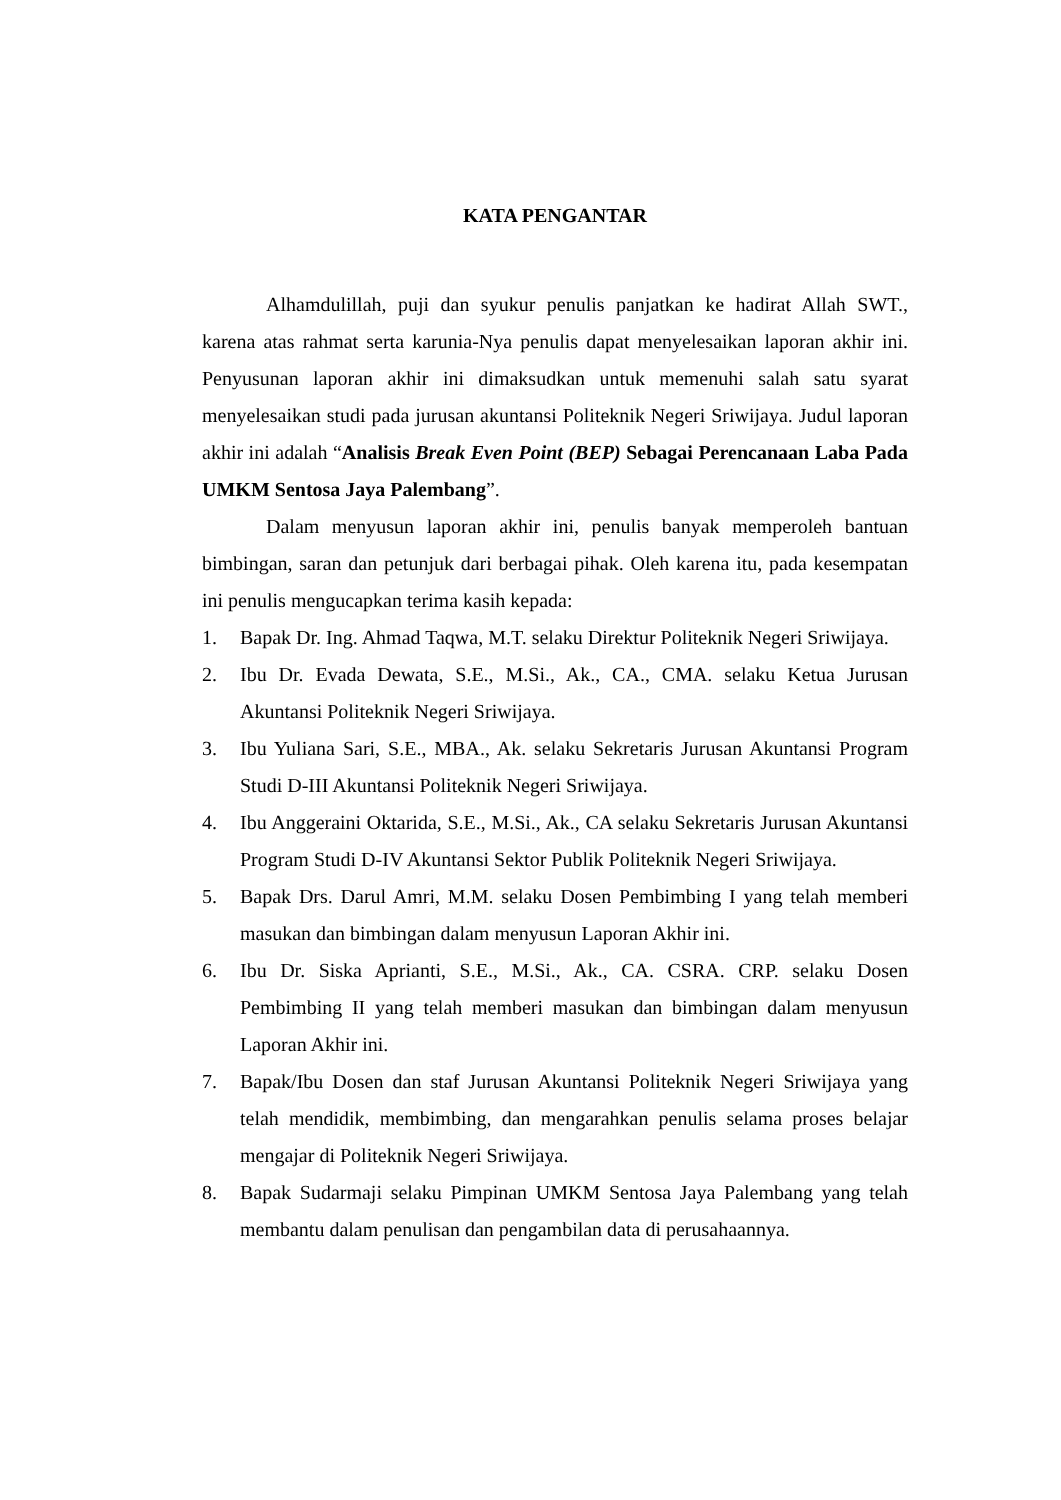KATA PENGANTAR
Alhamdulillah, puji dan syukur penulis panjatkan ke hadirat Allah SWT., karena atas rahmat serta karunia-Nya penulis dapat menyelesaikan laporan akhir ini. Penyusunan laporan akhir ini dimaksudkan untuk memenuhi salah satu syarat menyelesaikan studi pada jurusan akuntansi Politeknik Negeri Sriwijaya. Judul laporan akhir ini adalah “Analisis Break Even Point (BEP) Sebagai Perencanaan Laba Pada UMKM Sentosa Jaya Palembang”.
Dalam menyusun laporan akhir ini, penulis banyak memperoleh bantuan bimbingan, saran dan petunjuk dari berbagai pihak. Oleh karena itu, pada kesempatan ini penulis mengucapkan terima kasih kepada:
1. Bapak Dr. Ing. Ahmad Taqwa, M.T. selaku Direktur Politeknik Negeri Sriwijaya.
2. Ibu Dr. Evada Dewata, S.E., M.Si., Ak., CA., CMA. selaku Ketua Jurusan Akuntansi Politeknik Negeri Sriwijaya.
3. Ibu Yuliana Sari, S.E., MBA., Ak. selaku Sekretaris Jurusan Akuntansi Program Studi D-III Akuntansi Politeknik Negeri Sriwijaya.
4. Ibu Anggeraini Oktarida, S.E., M.Si., Ak., CA selaku Sekretaris Jurusan Akuntansi Program Studi D-IV Akuntansi Sektor Publik Politeknik Negeri Sriwijaya.
5. Bapak Drs. Darul Amri, M.M. selaku Dosen Pembimbing I yang telah memberi masukan dan bimbingan dalam menyusun Laporan Akhir ini.
6. Ibu Dr. Siska Aprianti, S.E., M.Si., Ak., CA. CSRA. CRP. selaku Dosen Pembimbing II yang telah memberi masukan dan bimbingan dalam menyusun Laporan Akhir ini.
7. Bapak/Ibu Dosen dan staf Jurusan Akuntansi Politeknik Negeri Sriwijaya yang telah mendidik, membimbing, dan mengarahkan penulis selama proses belajar mengajar di Politeknik Negeri Sriwijaya.
8. Bapak Sudarmaji selaku Pimpinan UMKM Sentosa Jaya Palembang yang telah membantu dalam penulisan dan pengambilan data di perusahaannya.